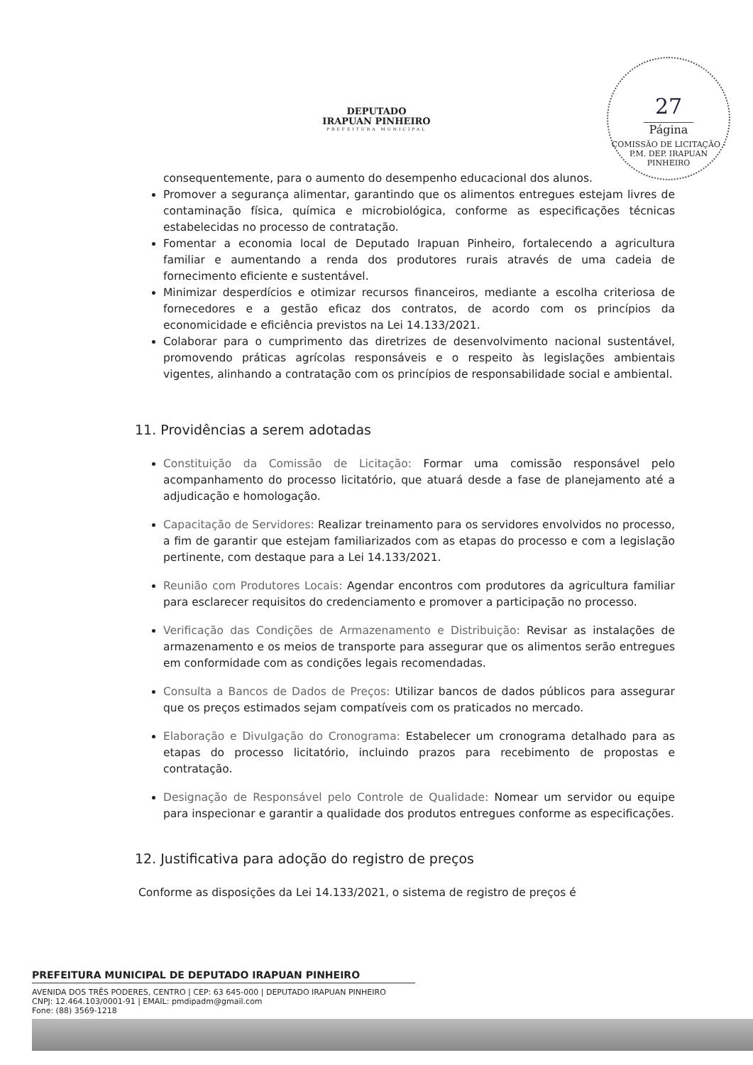DEPUTADO
IRAPUAN PINHEIRO
PREFEITURA MUNICIPAL
27
Página
COMISSÃO DE LICITAÇÃO - P.M. DEP. IRAPUAN PINHEIRO
consequentemente, para o aumento do desempenho educacional dos alunos.
Promover a segurança alimentar, garantindo que os alimentos entregues estejam livres de contaminação física, química e microbiológica, conforme as especificações técnicas estabelecidas no processo de contratação.
Fomentar a economia local de Deputado Irapuan Pinheiro, fortalecendo a agricultura familiar e aumentando a renda dos produtores rurais através de uma cadeia de fornecimento eficiente e sustentável.
Minimizar desperdícios e otimizar recursos financeiros, mediante a escolha criteriosa de fornecedores e a gestão eficaz dos contratos, de acordo com os princípios da economicidade e eficiência previstos na Lei 14.133/2021.
Colaborar para o cumprimento das diretrizes de desenvolvimento nacional sustentável, promovendo práticas agrícolas responsáveis e o respeito às legislações ambientais vigentes, alinhando a contratação com os princípios de responsabilidade social e ambiental.
11. Providências a serem adotadas
Constituição da Comissão de Licitação: Formar uma comissão responsável pelo acompanhamento do processo licitatório, que atuará desde a fase de planejamento até a adjudicação e homologação.
Capacitação de Servidores: Realizar treinamento para os servidores envolvidos no processo, a fim de garantir que estejam familiarizados com as etapas do processo e com a legislação pertinente, com destaque para a Lei 14.133/2021.
Reunião com Produtores Locais: Agendar encontros com produtores da agricultura familiar para esclarecer requisitos do credenciamento e promover a participação no processo.
Verificação das Condições de Armazenamento e Distribuição: Revisar as instalações de armazenamento e os meios de transporte para assegurar que os alimentos serão entregues em conformidade com as condições legais recomendadas.
Consulta a Bancos de Dados de Preços: Utilizar bancos de dados públicos para assegurar que os preços estimados sejam compatíveis com os praticados no mercado.
Elaboração e Divulgação do Cronograma: Estabelecer um cronograma detalhado para as etapas do processo licitatório, incluindo prazos para recebimento de propostas e contratação.
Designação de Responsável pelo Controle de Qualidade: Nomear um servidor ou equipe para inspecionar e garantir a qualidade dos produtos entregues conforme as especificações.
12. Justificativa para adoção do registro de preços
Conforme as disposições da Lei 14.133/2021, o sistema de registro de preços é
PREFEITURA MUNICIPAL DE DEPUTADO IRAPUAN PINHEIRO
AVENIDA DOS TRÊS PODERES, CENTRO | CEP: 63 645-000 | DEPUTADO IRAPUAN PINHEIRO
CNPJ: 12.464.103/0001-91 | EMAIL: pmdipadm@gmail.com
Fone: (88) 3569-1218